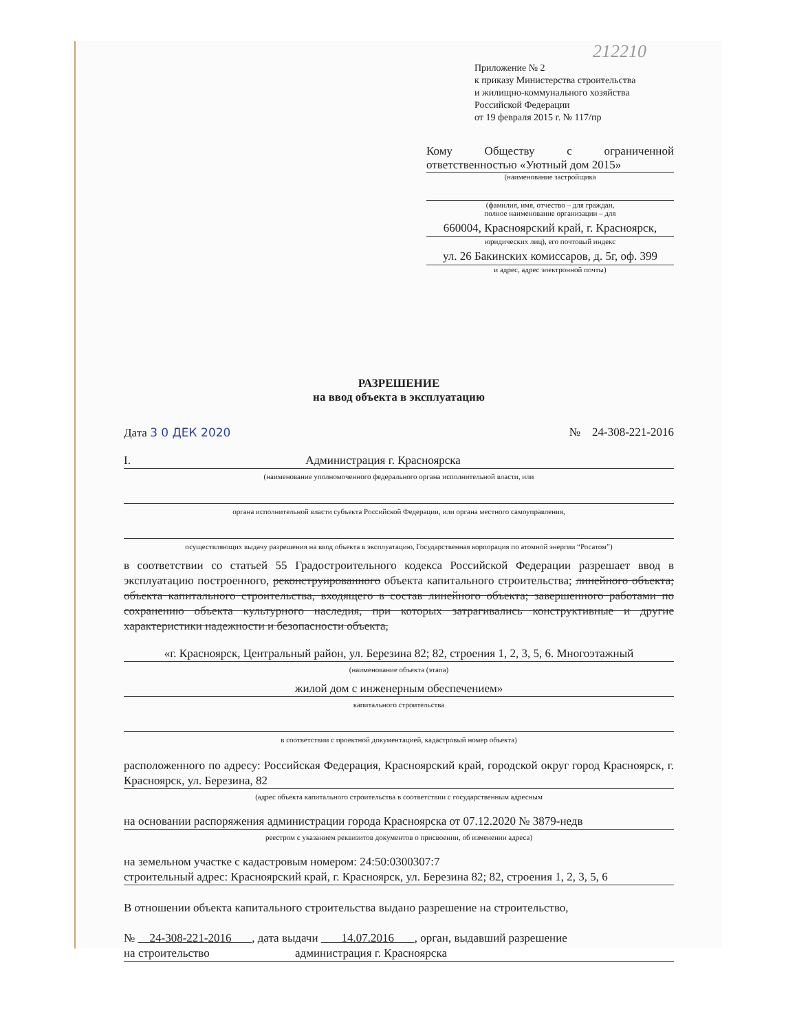212210
Приложение № 2
к приказу Министерства строительства
и жилищно-коммунального хозяйства
Российской Федерации
от 19 февраля 2015 г. № 117/пр
Кому Обществу с ограниченной ответственностью «Уютный дом 2015»
(наименование застройщика
(фамилия, имя, отчество – для граждан,
полное наименование организации – для
660004, Красноярский край, г. Красноярск,
юридических лиц), его почтовый индекс
ул. 26 Бакинских комиссаров, д. 5г, оф. 399
и адрес, адрес электронной почты)
РАЗРЕШЕНИЕ
на ввод объекта в эксплуатацию
Дата 3 0 ДЕК 2020 № 24-308-221-2016
I. Администрация г. Красноярска
(наименование уполномоченного федерального органа исполнительной власти, или
органа исполнительной власти субъекта Российской Федерации, или органа местного самоуправления,
осуществляющих выдачу разрешения на ввод объекта в эксплуатацию, Государственная корпорация по атомной энергии “Росатом”)
в соответствии со статьей 55 Градостроительного кодекса Российской Федерации разрешает ввод в эксплуатацию построенного, реконструированного объекта капитального строительства; линейного объекта; объекта капитального строительства, входящего в состав линейного объекта; завершенного работами по сохранению объекта культурного наследия, при которых затрагивались конструктивные и другие характеристики надежности и безопасности объекта,
«г. Красноярск, Центральный район, ул. Березина 82; 82, строения 1, 2, 3, 5, 6. Многоэтажный
(наименование объекта (этапа)
жилой дом с инженерным обеспечением»
капитального строительства
в соответствии с проектной документацией, кадастровый номер объекта)
расположенного по адресу: Российская Федерация, Красноярский край, городской округ город Красноярск, г. Красноярск, ул. Березина, 82
(адрес объекта капитального строительства в соответствии с государственным адресным
на основании распоряжения администрации города Красноярска от 07.12.2020 № 3879-недв
реестром с указанием реквизитов документов о присвоении, об изменении адреса)
на земельном участке с кадастровым номером: 24:50:0300307:7
строительный адрес: Красноярский край, г. Красноярск, ул. Березина 82; 82, строения 1, 2, 3, 5, 6
В отношении объекта капитального строительства выдано разрешение на строительство,
№ 24-308-221-2016 , дата выдачи 14.07.2016 , орган, выдавший разрешение
на строительство администрация г. Красноярска